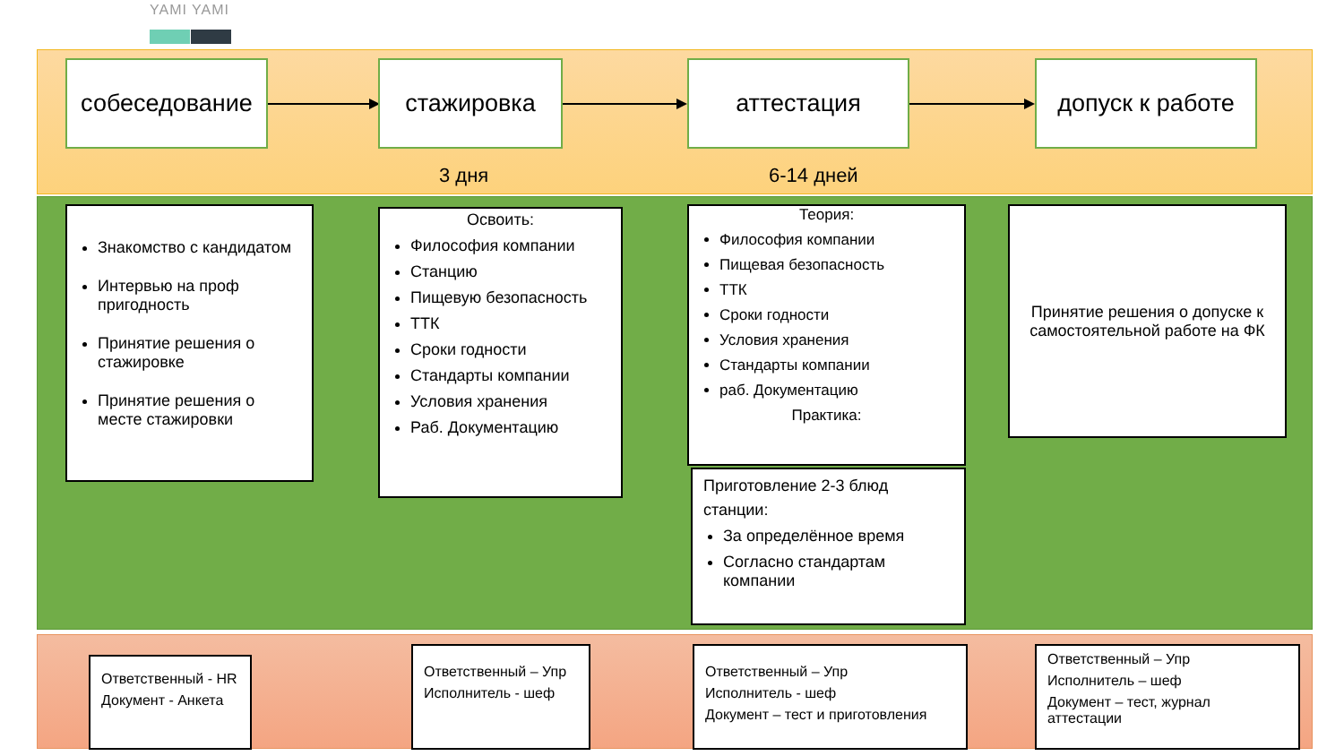YAMI YAMI
собеседование стажировка аттестация допуск к работе
3 дня 6-14 дней
Знакомство с кандидатом
Интервью на проф пригодность
Принятие решения о стажировке
Принятие решения о месте стажировки
Освоить:
Философия компании
Станцию
Пищевую безопасность
ТТК
Сроки годности
Стандарты компании
Условия хранения
Раб. Документацию
Теория:
Философия компании
Пищевая безопасность
ТТК
Сроки годности
Условия хранения
Стандарты компании
раб. Документацию
Практика:
Приготовление 2-3 блюд
станции:
За определённое время
Согласно стандартам компании
Принятие решения о допуске к самостоятельной работе на ФК
Ответственный - HR
Документ - Анкета
Ответственный – Упр
Исполнитель - шеф
Ответственный – Упр
Исполнитель - шеф
Документ – тест и приготовления
Ответственный – Упр
Исполнитель – шеф
Документ – тест, журнал аттестации